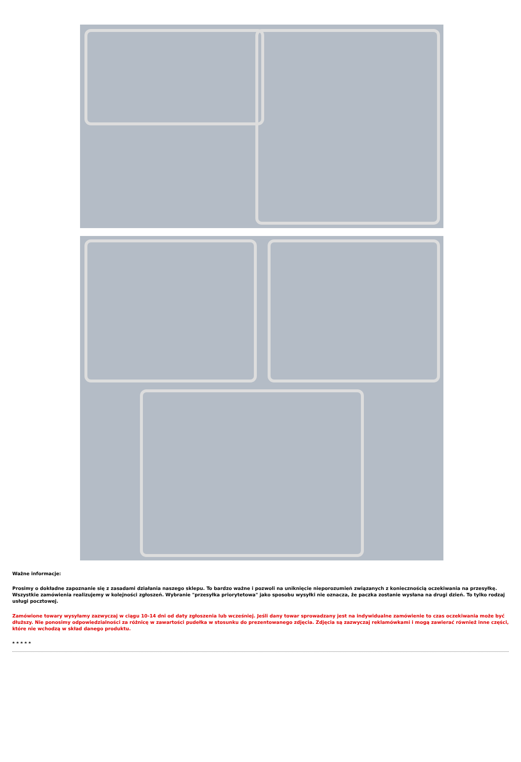Ważne informacje:
Prosimy o dokładne zapoznanie się z zasadami działania naszego sklepu. To bardzo ważne i pozwoli na uniknięcie nieporozumień związanych z koniecznością oczekiwania na przesyłkę. Wszystkie zamówienia realizujemy w kolejności zgłoszeń. Wybranie "przesyłka priorytetowa" jako sposobu wysyłki nie oznacza, że paczka zostanie wysłana na drugi dzień. To tylko rodzaj usługi pocztowej.
Zamówione towary wysyłamy zazwyczaj w ciągu 10-14 dni od daty zgłoszenia lub wcześniej. Jeśli dany towar sprowadzany jest na indywidualne zamówienie to czas oczekiwania może być dłuższy. Nie ponosimy odpowiedzialności za różnicę w zawartości pudełka w stosunku do prezentowanego zdjęcia. Zdjęcia są zazwyczaj reklamówkami i mogą zawierać również inne części, które nie wchodzą w skład danego produktu.
* * * * *